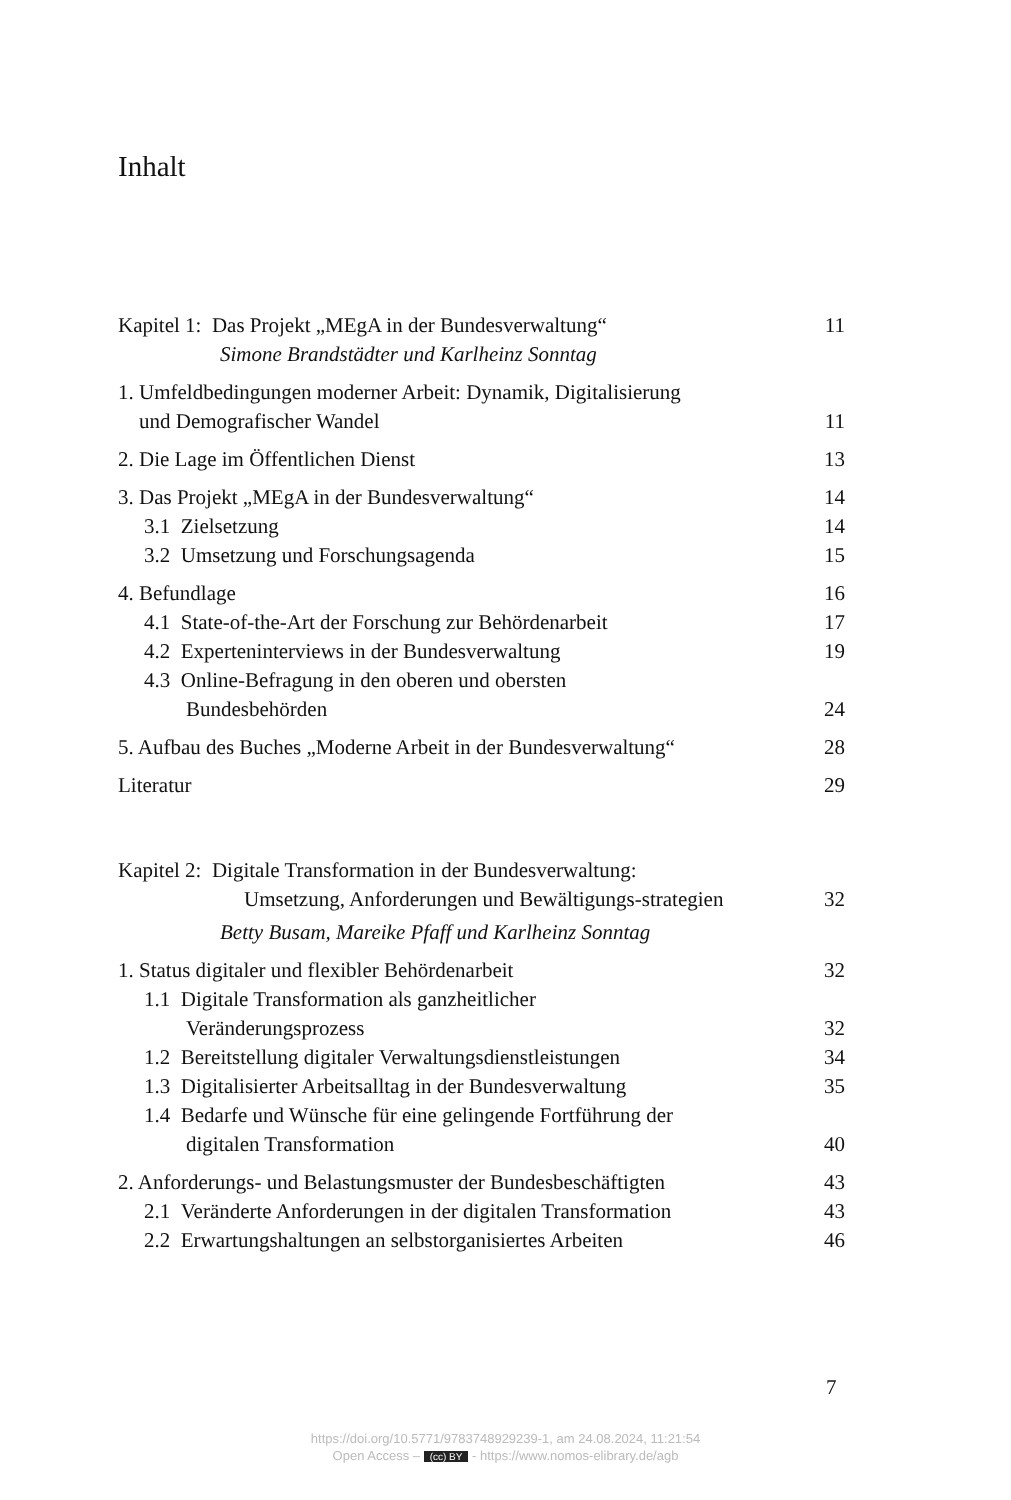Inhalt
Kapitel 1: Das Projekt „MEgA in der Bundesverwaltung“11
Simone Brandstädter und Karlheinz Sonntag
1. Umfeldbedingungen moderner Arbeit: Dynamik, Digitalisierung
und Demografischer Wandel 11
2. Die Lage im Öffentlichen Dienst 13
3. Das Projekt „MEgA in der Bundesverwaltung“14
3.1 Zielsetzung 14
3.2 Umsetzung und Forschungsagenda 15
4. Befundlage 16
4.1 State-of-the-Art der Forschung zur Behördenarbeit 17
4.2 Experteninterviews in der Bundesverwaltung 19
4.3 Online-Befragung in den oberen und obersten
Bundesbehörden 24
5. Aufbau des Buches „Moderne Arbeit in der Bundesverwaltung“28
Literatur 29
Kapitel 2: Digitale Transformation in der Bundesverwaltung:
Umsetzung, Anforderungen und Bewältigungs-strategien 32
Betty Busam, Mareike Pfaff und Karlheinz Sonntag
1. Status digitaler und flexibler Behördenarbeit 32
1.1 Digitale Transformation als ganzheitlicher
Veränderungsprozess 32
1.2 Bereitstellung digitaler Verwaltungsdienstleistungen 34
1.3 Digitalisierter Arbeitsalltag in der Bundesverwaltung 35
1.4 Bedarfe und Wünsche für eine gelingende Fortführung der
digitalen Transformation 40
2. Anforderungs- und Belastungsmuster der Bundesbeschäftigten 43
2.1 Veränderte Anforderungen in der digitalen Transformation 43
2.2 Erwartungshaltungen an selbstorganisiertes Arbeiten 46
7
https://doi.org/10.5771/9783748929239-1, am 24.08.2024, 11:21:54
Open Access – (cc) BY - https://www.nomos-elibrary.de/agb